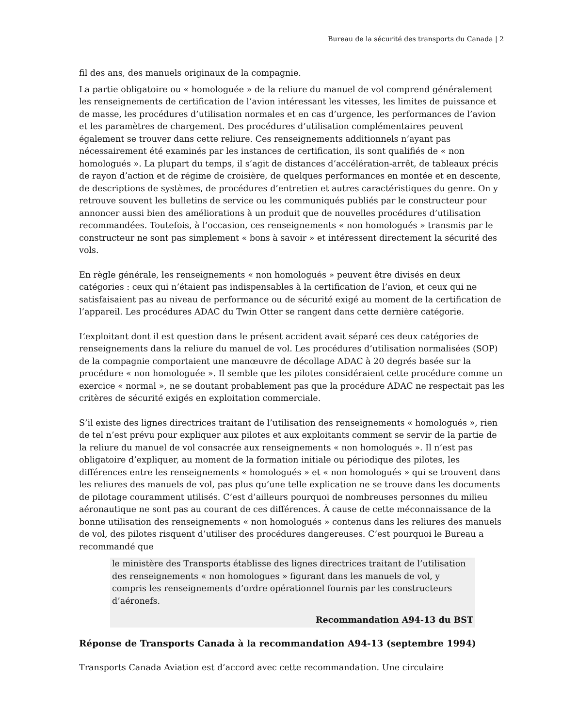Bureau de la sécurité des transports du Canada | 2
fil des ans, des manuels originaux de la compagnie.
La partie obligatoire ou « homologuée » de la reliure du manuel de vol comprend généralement les renseignements de certification de l’avion intéressant les vitesses, les limites de puissance et de masse, les procédures d’utilisation normales et en cas d’urgence, les performances de l’avion et les paramètres de chargement. Des procédures d’utilisation complémentaires peuvent également se trouver dans cette reliure. Ces renseignements additionnels n’ayant pas nécessairement été examinés par les instances de certification, ils sont qualifiés de « non homologués ». La plupart du temps, il s’agit de distances d’accélération-arrêt, de tableaux précis de rayon d’action et de régime de croisière, de quelques performances en montée et en descente, de descriptions de systèmes, de procédures d’entretien et autres caractéristiques du genre. On y retrouve souvent les bulletins de service ou les communiqués publiés par le constructeur pour annoncer aussi bien des améliorations à un produit que de nouvelles procédures d’utilisation recommandées. Toutefois, à l’occasion, ces renseignements « non homologués » transmis par le constructeur ne sont pas simplement « bons à savoir » et intéressent directement la sécurité des vols.
En règle générale, les renseignements « non homologués » peuvent être divisés en deux catégories : ceux qui n’étaient pas indispensables à la certification de l’avion, et ceux qui ne satisfaisaient pas au niveau de performance ou de sécurité exigé au moment de la certification de l’appareil. Les procédures ADAC du Twin Otter se rangent dans cette dernière catégorie.
L’exploitant dont il est question dans le présent accident avait séparé ces deux catégories de renseignements dans la reliure du manuel de vol. Les procédures d’utilisation normalisées (SOP) de la compagnie comportaient une manœuvre de décollage ADAC à 20 degrés basée sur la procédure « non homologuée ». Il semble que les pilotes considéraient cette procédure comme un exercice « normal », ne se doutant probablement pas que la procédure ADAC ne respectait pas les critères de sécurité exigés en exploitation commerciale.
S’il existe des lignes directrices traitant de l’utilisation des renseignements « homologués », rien de tel n’est prévu pour expliquer aux pilotes et aux exploitants comment se servir de la partie de la reliure du manuel de vol consacrée aux renseignements « non homologués ». Il n’est pas obligatoire d’expliquer, au moment de la formation initiale ou périodique des pilotes, les différences entre les renseignements « homologués » et « non homologués » qui se trouvent dans les reliures des manuels de vol, pas plus qu’une telle explication ne se trouve dans les documents de pilotage couramment utilisés. C’est d’ailleurs pourquoi de nombreuses personnes du milieu aéronautique ne sont pas au courant de ces différences. À cause de cette méconnaissance de la bonne utilisation des renseignements « non homologués » contenus dans les reliures des manuels de vol, des pilotes risquent d’utiliser des procédures dangereuses. C’est pourquoi le Bureau a recommandé que
le ministère des Transports établisse des lignes directrices traitant de l’utilisation des renseignements « non homologues » figurant dans les manuels de vol, y compris les renseignements d’ordre opérationnel fournis par les constructeurs d’aéronefs.
Recommandation A94-13 du BST
Réponse de Transports Canada à la recommandation A94-13 (septembre 1994)
Transports Canada Aviation est d’accord avec cette recommandation. Une circulaire